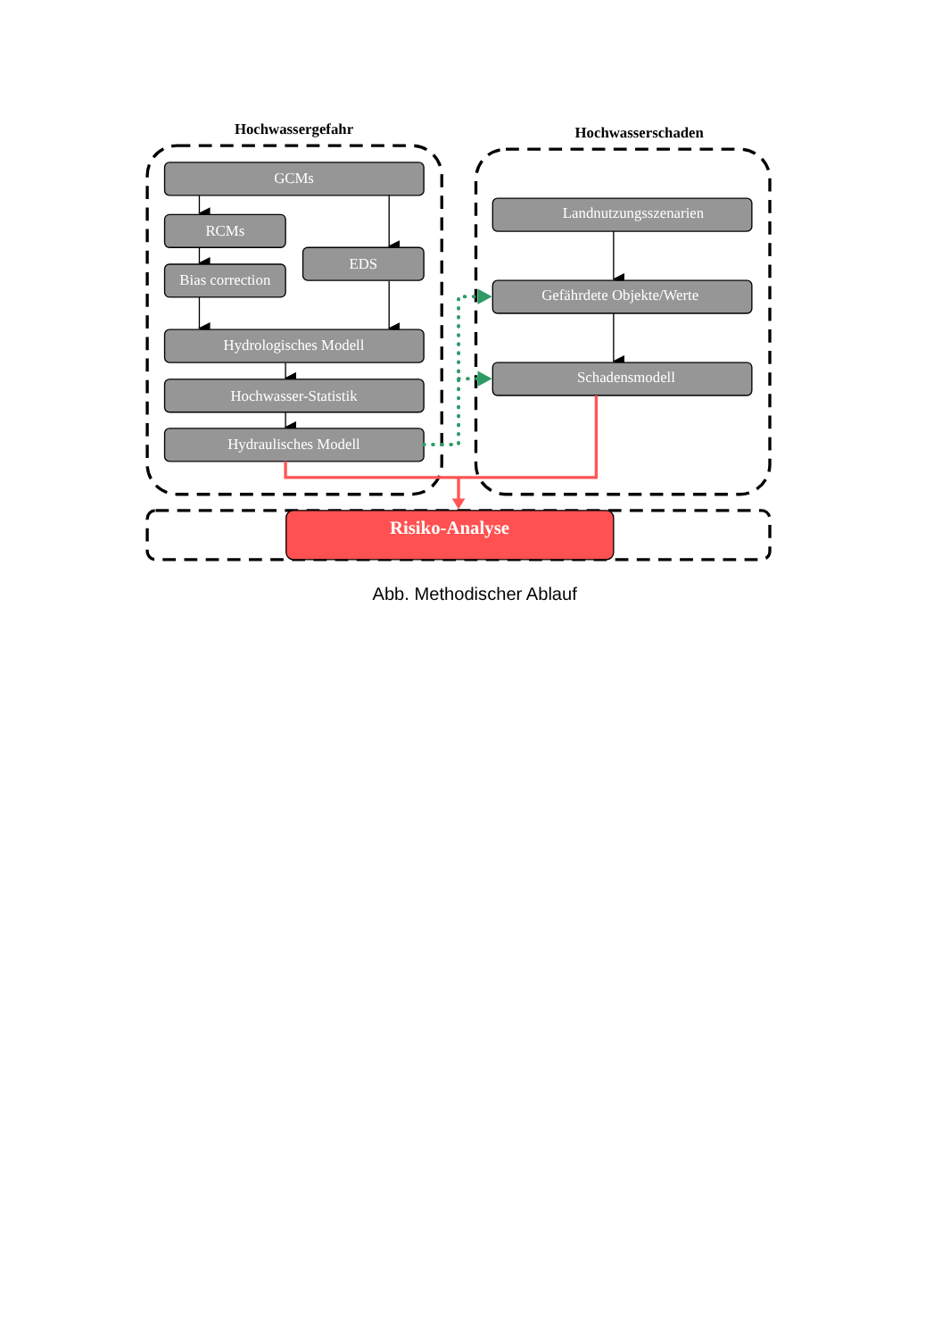Hochwassergefahr
Hochwasserschaden
GCMs
RCMs
Bias correction
EDS
Hydrologisches Modell
Hochwasser-Statistik
Hydraulisches Modell
Landnutzungsszenarien
Gefährdete Objekte/Werte
Schadensmodell
Risiko-Analyse
Abb. Methodischer Ablauf